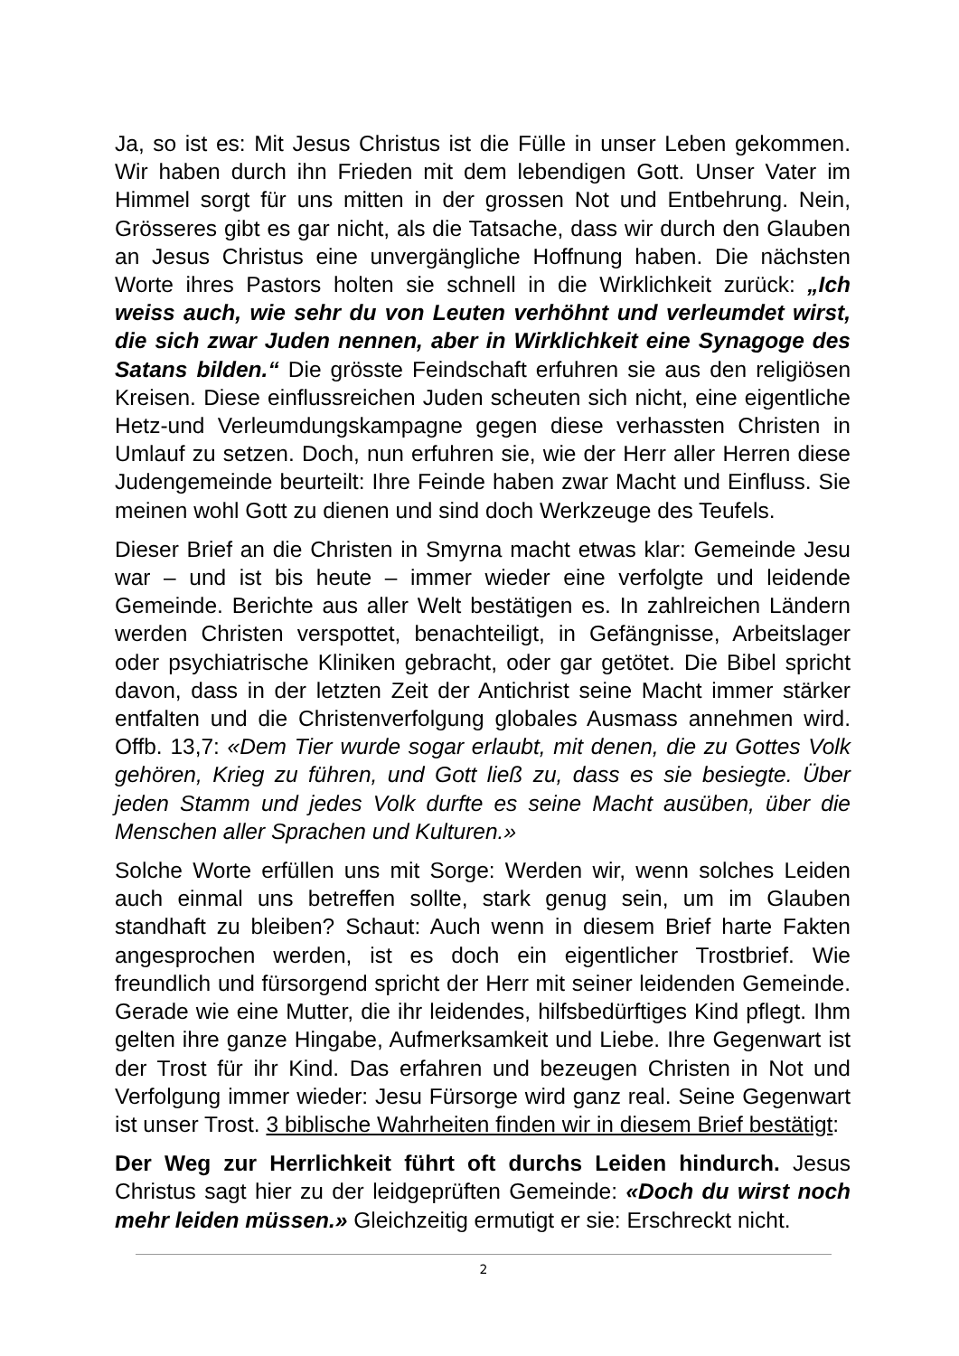Ja, so ist es: Mit Jesus Christus ist die Fülle in unser Leben gekommen. Wir haben durch ihn Frieden mit dem lebendigen Gott. Unser Vater im Himmel sorgt für uns mitten in der grossen Not und Entbehrung. Nein, Grösseres gibt es gar nicht, als die Tatsache, dass wir durch den Glauben an Jesus Christus eine unvergängliche Hoffnung haben. Die nächsten Worte ihres Pastors holten sie schnell in die Wirklichkeit zurück: „Ich weiss auch, wie sehr du von Leuten verhöhnt und verleumdet wirst, die sich zwar Juden nennen, aber in Wirklichkeit eine Synagoge des Satans bilden.“ Die grösste Feindschaft erfuhren sie aus den religiösen Kreisen. Diese einflussreichen Juden scheuten sich nicht, eine eigentliche Hetz-und Verleumdungskampagne gegen diese verhassten Christen in Umlauf zu setzen. Doch, nun erfuhren sie, wie der Herr aller Herren diese Judengemeinde beurteilt: Ihre Feinde haben zwar Macht und Einfluss. Sie meinen wohl Gott zu dienen und sind doch Werkzeuge des Teufels.
Dieser Brief an die Christen in Smyrna macht etwas klar: Gemeinde Jesu war – und ist bis heute – immer wieder eine verfolgte und leidende Gemeinde. Berichte aus aller Welt bestätigen es. In zahlreichen Ländern werden Christen verspottet, benachteiligt, in Gefängnisse, Arbeitslager oder psychiatrische Kliniken gebracht, oder gar getötet. Die Bibel spricht davon, dass in der letzten Zeit der Antichrist seine Macht immer stärker entfalten und die Christenverfolgung globales Ausmass annehmen wird. Offb. 13,7: «Dem Tier wurde sogar erlaubt, mit denen, die zu Gottes Volk gehören, Krieg zu führen, und Gott ließ zu, dass es sie besiegte. Über jeden Stamm und jedes Volk durfte es seine Macht ausüben, über die Menschen aller Sprachen und Kulturen.»
Solche Worte erfüllen uns mit Sorge: Werden wir, wenn solches Leiden auch einmal uns betreffen sollte, stark genug sein, um im Glauben standhaft zu bleiben? Schaut: Auch wenn in diesem Brief harte Fakten angesprochen werden, ist es doch ein eigentlicher Trostbrief. Wie freundlich und fürsorgend spricht der Herr mit seiner leidenden Gemeinde. Gerade wie eine Mutter, die ihr leidendes, hilfsbedürftiges Kind pflegt. Ihm gelten ihre ganze Hingabe, Aufmerksamkeit und Liebe. Ihre Gegenwart ist der Trost für ihr Kind. Das erfahren und bezeugen Christen in Not und Verfolgung immer wieder: Jesu Fürsorge wird ganz real. Seine Gegenwart ist unser Trost. 3 biblische Wahrheiten finden wir in diesem Brief bestätigt:
Der Weg zur Herrlichkeit führt oft durchs Leiden hindurch. Jesus Christus sagt hier zu der leidgeprüften Gemeinde: «Doch du wirst noch mehr leiden müssen.» Gleichzeitig ermutigt er sie: Erschreckt nicht.
2